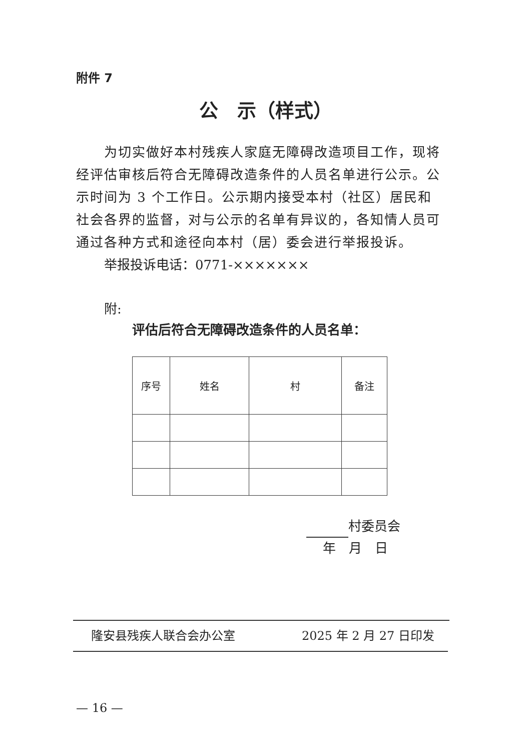附件 7
公　示（样式）
为切实做好本村残疾人家庭无障碍改造项目工作，现将经评估审核后符合无障碍改造条件的人员名单进行公示。公示时间为 3 个工作日。公示期内接受本村（社区）居民和社会各界的监督，对与公示的名单有异议的，各知情人员可通过各种方式和途径向本村（居）委会进行举报投诉。
举报投诉电话：0771-×××××××
附:
评估后符合无障碍改造条件的人员名单：
| 序号 | 姓名 | 村 | 备注 |
| --- | --- | --- | --- |
村委员会
年　月　日
隆安县残疾人联合会办公室 2025 年 2 月 27 日印发
— 16 —